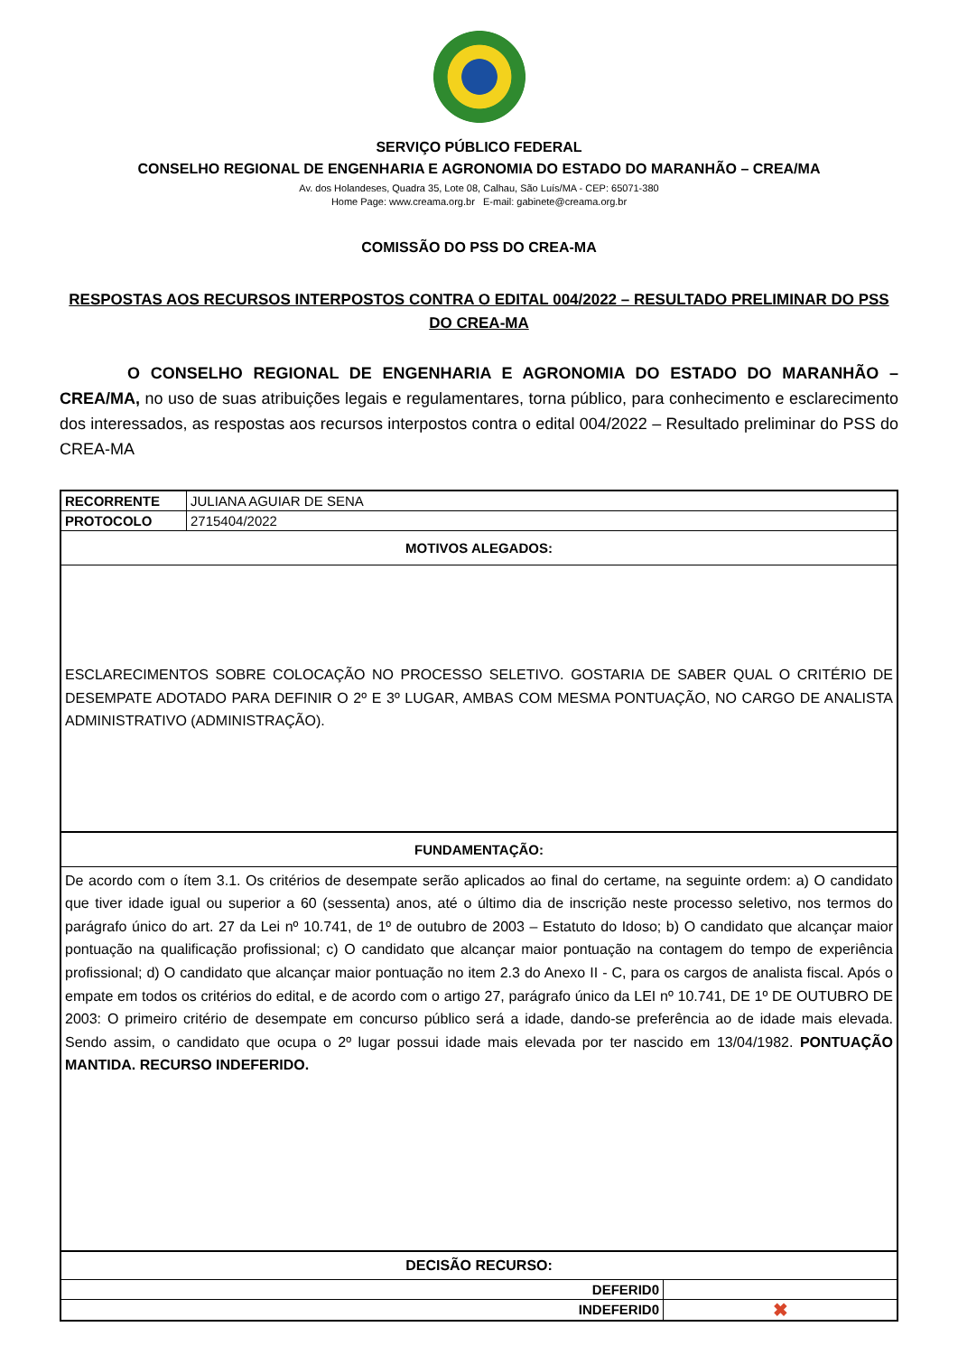SERVIÇO PÚBLICO FEDERAL
CONSELHO REGIONAL DE ENGENHARIA E AGRONOMIA DO ESTADO DO MARANHÃO – CREA/MA
Av. dos Holandeses, Quadra 35, Lote 08, Calhau, São Luís/MA - CEP: 65071-380
Home Page: www.creama.org.br E-mail: gabinete@creama.org.br
COMISSÃO DO PSS DO CREA-MA
RESPOSTAS AOS RECURSOS INTERPOSTOS CONTRA O EDITAL 004/2022 – RESULTADO PRELIMINAR DO PSS DO CREA-MA
O CONSELHO REGIONAL DE ENGENHARIA E AGRONOMIA DO ESTADO DO MARANHÃO – CREA/MA, no uso de suas atribuições legais e regulamentares, torna público, para conhecimento e esclarecimento dos interessados, as respostas aos recursos interpostos contra o edital 004/2022 – Resultado preliminar do PSS do CREA-MA
| RECORRENTE | JULIANA AGUIAR DE SENA | |
| PROTOCOLO | 2715404/2022 | |
| MOTIVOS ALEGADOS: | | |
| ESCLARECIMENTOS SOBRE COLOCAÇÃO NO PROCESSO SELETIVO. GOSTARIA DE SABER QUAL O CRITÉRIO DE DESEMPATE ADOTADO PARA DEFINIR O 2º E 3º LUGAR, AMBAS COM MESMA PONTUAÇÃO, NO CARGO DE ANALISTA ADMINISTRATIVO (ADMINISTRAÇÃO). | | |
| FUNDAMENTAÇÃO: | | |
| De acordo com o ítem 3.1. Os critérios de desempate serão aplicados ao final do certame, na seguinte ordem: a) O candidato que tiver idade igual ou superior a 60 (sessenta) anos, até o último dia de inscrição neste processo seletivo, nos termos do parágrafo único do art. 27 da Lei nº 10.741, de 1º de outubro de 2003 – Estatuto do Idoso; b) O candidato que alcançar maior pontuação na qualificação profissional; c) O candidato que alcançar maior pontuação na contagem do tempo de experiência profissional; d) O candidato que alcançar maior pontuação no item 2.3 do Anexo II - C, para os cargos de analista fiscal. Após o empate em todos os critérios do edital, e de acordo com o artigo 27, parágrafo único da LEI nº 10.741, DE 1º DE OUTUBRO DE 2003: O primeiro critério de desempate em concurso público será a idade, dando-se preferência ao de idade mais elevada. Sendo assim, o candidato que ocupa o 2º lugar possui idade mais elevada por ter nascido em 13/04/1982. PONTUAÇÃO MANTIDA. RECURSO INDEFERIDO. | | |
| DECISÃO RECURSO: | | |
| DEFERID0 | | |
| INDEFERID0 | | ✖ |